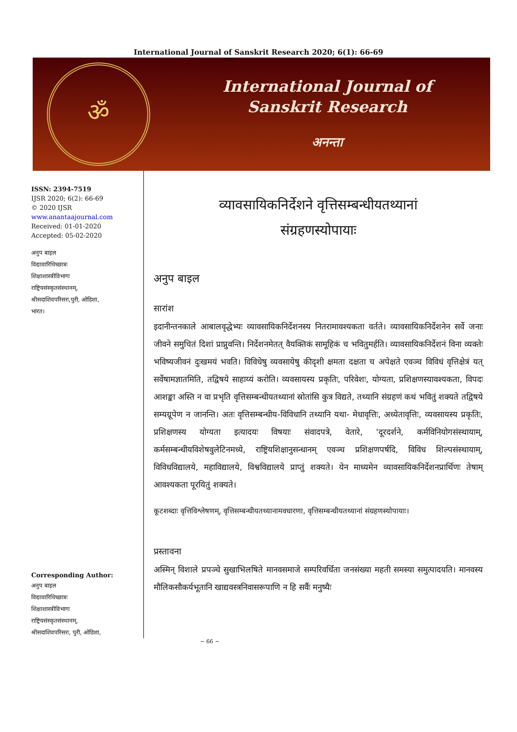International Journal of Sanskrit Research 2020; 6(1): 66-69
भारत।
ॐ
International Journal of
Sanskrit Research
अनन्ता
ISSN: 2394-7519
IJSR 2020; 6(2): 66-69
© 2020 IJSR
www.anantaajournal.com
Received: 01-01-2020
Accepted: 05-02-2020
अनुप बाइल
विद्यावारिधिच्छात्रः
शिक्षाशास्त्रीविभागः
राष्ट्रियसंस्कृतसंस्थानम्,
श्रीसदाशिवपरिसरः,पुरी, ओडिशा,
भारत।
Corresponding Author:
अनुप बाइल
विद्यावारिधिच्छात्रः
शिक्षाशास्त्रीविभागः
राष्ट्रियसंस्कृतसंस्थानम्,
श्रीसदाशिवपरिसरः, पुरी, ओडिशा,
व्यावसायिकनिर्देशने वृत्तिसम्बन्धीयतथ्यानां
संग्रहणस्योपायाः
अनुप बाइल
सारांश
इदानीन्तनकाले आबालवृद्धेभ्यः व्यावसायिकनिर्देशनस्य नितरामावश्यकता वर्तते। व्यावसायिकनिर्देशनेन सर्वे जनाः जीवने समुचितं दिशां प्राप्नुवन्ति। निर्देशनमेतत् वैयक्तिकं सामूहिकं च भवितुमर्हति। व्यावसायिकनिर्देशनं विना व्यक्तेः भविष्यजीवनं दुःखमयं भवति। विविधेषु व्यवसायेषु कीदृशी क्षमता दक्षता च अपेक्षते एवञ्च विविधं वृत्तिक्षेत्रं यत् सर्वेषामज्ञातमिति, तद्विषये साहाय्यं करोति। व्यवसायस्य प्रकृतिः, परिवेशः, योग्यता, प्रशिक्षणस्यावश्यकता, विपदः आशङ्का अस्ति न वा प्रभृति वृत्तिसम्बन्धीयतथ्यानां स्रोतांसि कुत्र विद्यते, तथ्यानि संग्रहणं कथं भवितुं शक्यते तद्विषये सम्यग्रूपेण न जानन्ति। अतः वृत्तिसम्बन्धीय-विविधानि तथ्यानि यथा- मेधावृत्तिः, अध्येतावृत्तिः, व्यवसायस्य प्रकृतिः, प्रशिक्षणस्य योग्यता इत्यादयः विषयाः संवादपत्रे, वेतारे, 'दूरदर्शने, कर्मविनियोगसंस्थायाम्, कर्मसम्बन्धीयविशेषवुलेटिनमध्ये, राष्ट्रियशिक्षानुसन्धानम् एवञ्च प्रशिक्षणपर्षदि, विविध शिल्पसंस्थायाम्, विविधविद्यालये, महाविद्यालये, विश्वविद्यालये प्राप्तुं शक्यते। येन माध्यमेन व्यावसायिकनिर्देशनप्रार्थिणः तेषाम् आवश्यकता पूरयितुं शक्यते।
कूटशब्दाः वृत्तिविश्लेषणम्, वृत्तिसम्बन्धीयतथ्यानामवधारणा, वृत्तिसम्बन्धीयतथ्यानां संग्रहणस्योपायाः।
प्रस्तावना
अस्मिन् विशाले प्रपञ्चे सुखाभिलषिते मानवसमाजे सम्परिवर्धिता जनसंख्या महती समस्या समुत्पादयति। मानवस्य मौलिकसौकर्यभूतानि खाद्यवस्त्रनिवासरूपाणि न हि सर्वैः मनुष्यैः
~ 66 ~